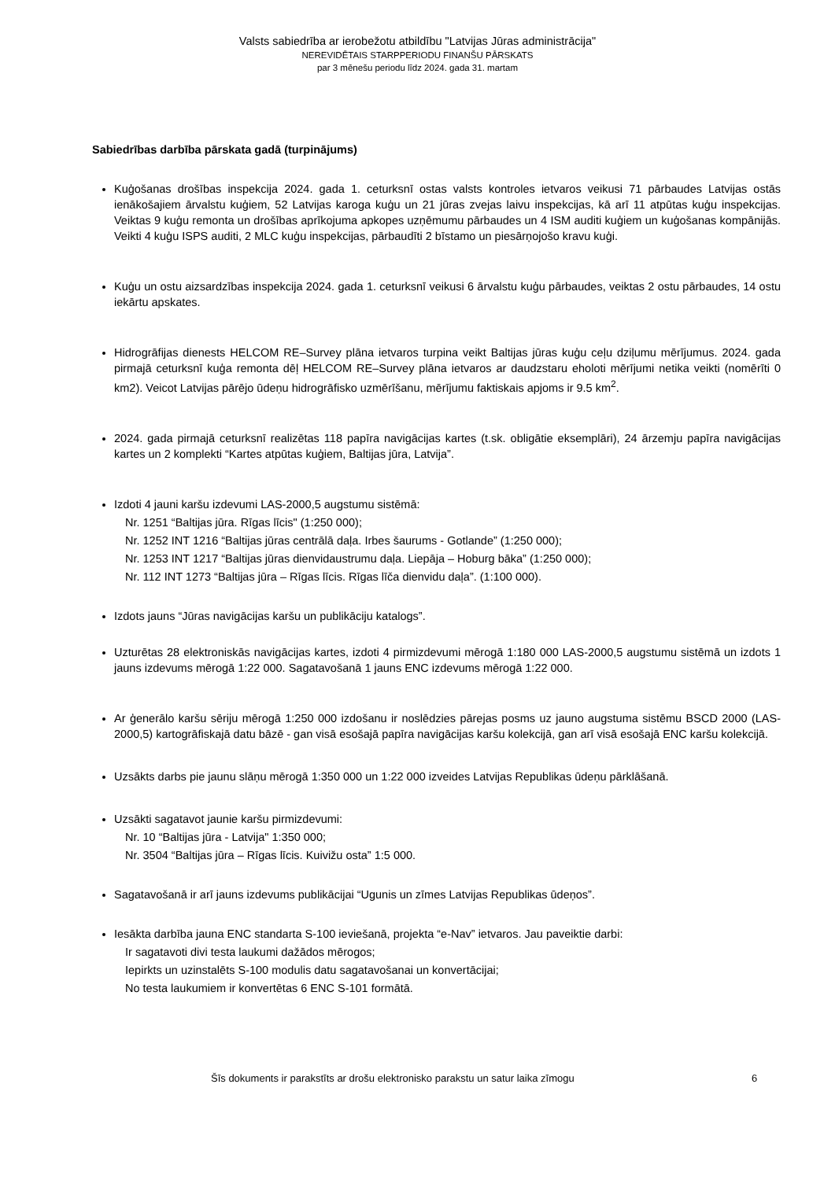Valsts sabiedrība ar ierobežotu atbildību "Latvijas Jūras administrācija"
NEREVIDĒTAIS STARPPERIODU FINANŠU PĀRSKATS
par 3 mēnešu periodu līdz 2024. gada 31. martam
Sabiedrības darbība pārskata gadā (turpinājums)
Kuģošanas drošības inspekcija 2024. gada 1. ceturksnī ostas valsts kontroles ietvaros veikusi 71 pārbaudes Latvijas ostās ienākošajiem ārvalstu kuģiem, 52 Latvijas karoga kuģu un 21 jūras zvejas laivu inspekcijas, kā arī 11 atpūtas kuģu inspekcijas. Veiktas 9 kuģu remonta un drošības aprīkojuma apkopes uzņēmumu pārbaudes un 4 ISM auditi kuģiem un kuģošanas kompānijās. Veikti 4 kuģu ISPS auditi, 2 MLC kuģu inspekcijas, pārbaudīti 2 bīstamo un piesārņojošo kravu kuģi.
Kuģu un ostu aizsardzības inspekcija 2024. gada 1. ceturksnī veikusi 6 ārvalstu kuģu pārbaudes, veiktas 2 ostu pārbaudes, 14 ostu iekārtu apskates.
Hidrogrāfijas dienests HELCOM RE–Survey plāna ietvaros turpina veikt Baltijas jūras kuģu ceļu dziļumu mērījumus. 2024. gada pirmajā ceturksnī kuģa remonta dēļ HELCOM RE–Survey plāna ietvaros ar daudzstaru eholoti mērījumi netika veikti (nomērīti 0 km2). Veicot Latvijas pārējo ūdeņu hidrogrāfisko uzmērīšanu, mērījumu faktiskais apjoms ir 9.5 km<sup>2</sup>.
2024. gada pirmajā ceturksnī realizētas 118 papīra navigācijas kartes (t.sk. obligātie eksemplāri), 24 ārzemju papīra navigācijas kartes un 2 komplekti “Kartes atpūtas kuģiem, Baltijas jūra, Latvija”.
Izdoti 4 jauni karšu izdevumi LAS-2000,5 augstumu sistēmā:
Nr. 1251 “Baltijas jūra. Rīgas līcis" (1:250 000);
Nr. 1252 INT 1216 “Baltijas jūras centrālā daļa. Irbes šaurums - Gotlande” (1:250 000);
Nr. 1253 INT 1217 “Baltijas jūras dienvidaustrumu daļa. Liepāja – Hoburg bāka” (1:250 000);
Nr. 112 INT 1273 “Baltijas jūra – Rīgas līcis. Rīgas līča dienvidu daļa”. (1:100 000).
Izdots jauns “Jūras navigācijas karšu un publikāciju katalogs”.
Uzturētas 28 elektroniskās navigācijas kartes, izdoti 4 pirmizdevumi mērogā 1:180 000 LAS-2000,5 augstumu sistēmā un izdots 1 jauns izdevums mērogā 1:22 000. Sagatavošanā 1 jauns ENC izdevums mērogā 1:22 000.
Ar ģenerālo karšu sēriju mērogā 1:250 000 izdošanu ir noslēdzies pārejas posms uz jauno augstuma sistēmu BSCD 2000 (LAS-2000,5) kartogrāfiskajā datu bāzē - gan visā esošajā papīra navigācijas karšu kolekcijā, gan arī visā esošajā ENC karšu kolekcijā.
Uzsākts darbs pie jaunu slāņu mērogā 1:350 000 un 1:22 000 izveides Latvijas Republikas ūdeņu pārklāšanā.
Uzsākti sagatavot jaunie karšu pirmizdevumi:
Nr. 10 “Baltijas jūra - Latvija" 1:350 000;
Nr. 3504 “Baltijas jūra – Rīgas līcis. Kuivižu osta” 1:5 000.
Sagatavošanā ir arī jauns izdevums publikācijai “Ugunis un zīmes Latvijas Republikas ūdeņos”.
Iesākta darbība jauna ENC standarta S-100 ieviešanā, projekta “e-Nav” ietvaros. Jau paveiktie darbi:
Ir sagatavoti divi testa laukumi dažādos mērogos;
Iepirkts un uzinstalēts S-100 modulis datu sagatavošanai un konvertācijai;
No testa laukumiem ir konvertētas 6 ENC S-101 formātā.
Šīs dokuments ir parakstīts ar drošu elektronisko parakstu un satur laika zīmogu 6